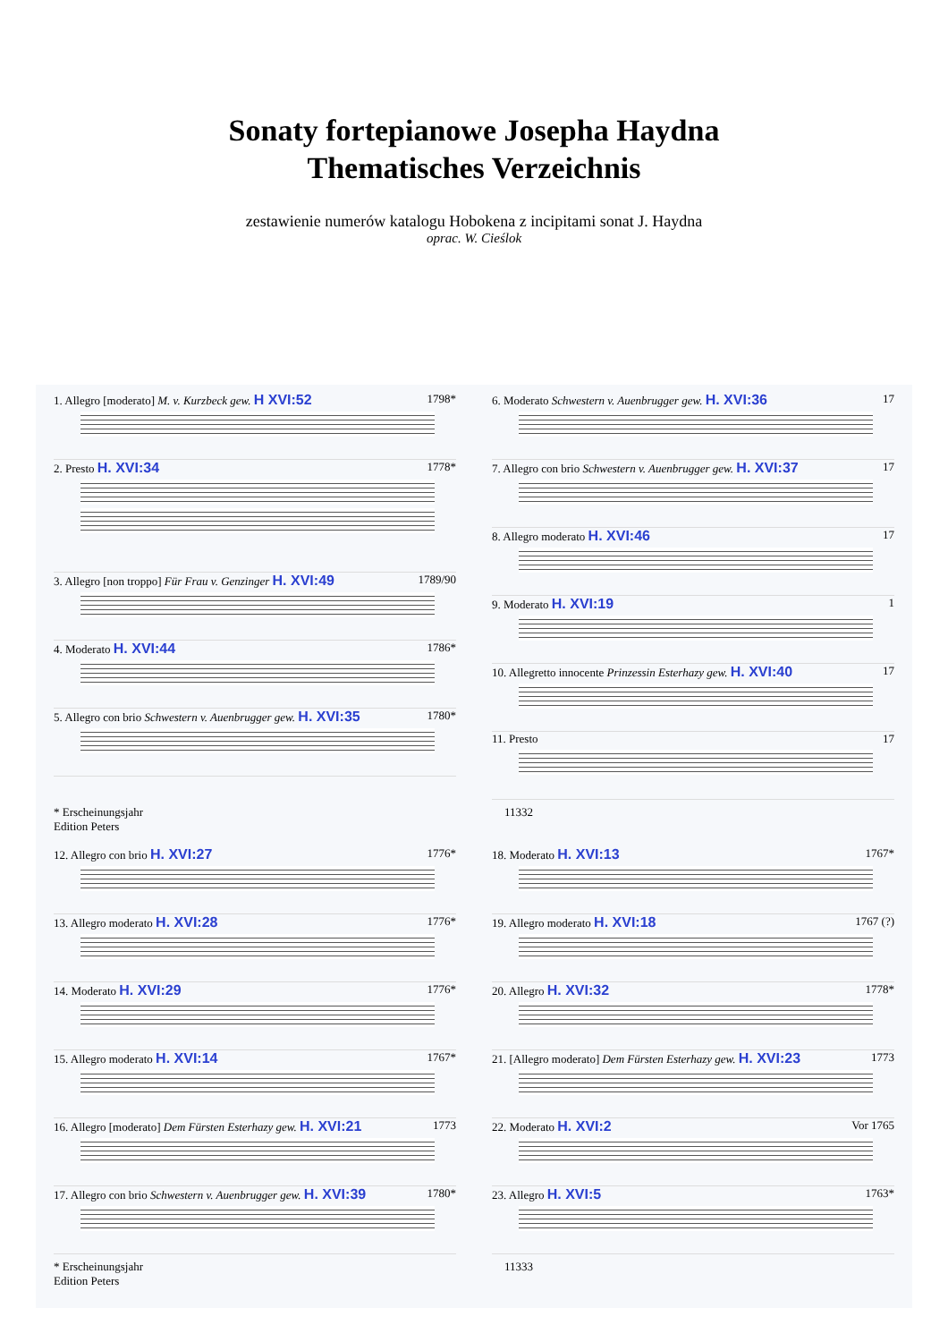Sonaty fortepianowe Josepha Haydna
Thematisches Verzeichnis
zestawienie numerów katalogu Hobokena z incipitami sonat J. Haydna
oprac. W. Cieślok
1. Allegro [moderato] M. v. Kurzbeck gew. H XVI:52 1798*
2. Presto H. XVI:34 1778*
3. Allegro [non troppo] Für Frau v. Genzinger H. XVI:49 1789/90
4. Moderato H. XVI:44 1786*
5. Allegro con brio Schwestern v. Auenbrugger gew. H. XVI:35 1780*
6. Moderato Schwestern v. Auenbrugger gew. H. XVI:36 17
7. Allegro con brio Schwestern v. Auenbrugger gew. H. XVI:37 17
8. Allegro moderato H. XVI:46 17
9. Moderato H. XVI:19 1
10. Allegretto innocente Prinzessin Esterhazy gew. H. XVI:40 17
11. Presto 17
* Erscheinungsjahr
Edition Peters 11332
12. Allegro con brio H. XVI:27 1776*
13. Allegro moderato H. XVI:28 1776*
14. Moderato H. XVI:29 1776*
15. Allegro moderato H. XVI:14 1767*
16. Allegro [moderato] Dem Fürsten Esterhazy gew. H. XVI:21 1773
17. Allegro con brio Schwestern v. Auenbrugger gew. H. XVI:39 1780*
18. Moderato H. XVI:13 1767*
19. Allegro moderato H. XVI:18 1767 (?)
20. Allegro H. XVI:32 1778*
21. [Allegro moderato] Dem Fürsten Esterhazy gew. H. XVI:23 1773
22. Moderato H. XVI:2 Vor 1765
23. Allegro H. XVI:5 1763*
* Erscheinungsjahr
Edition Peters 11333